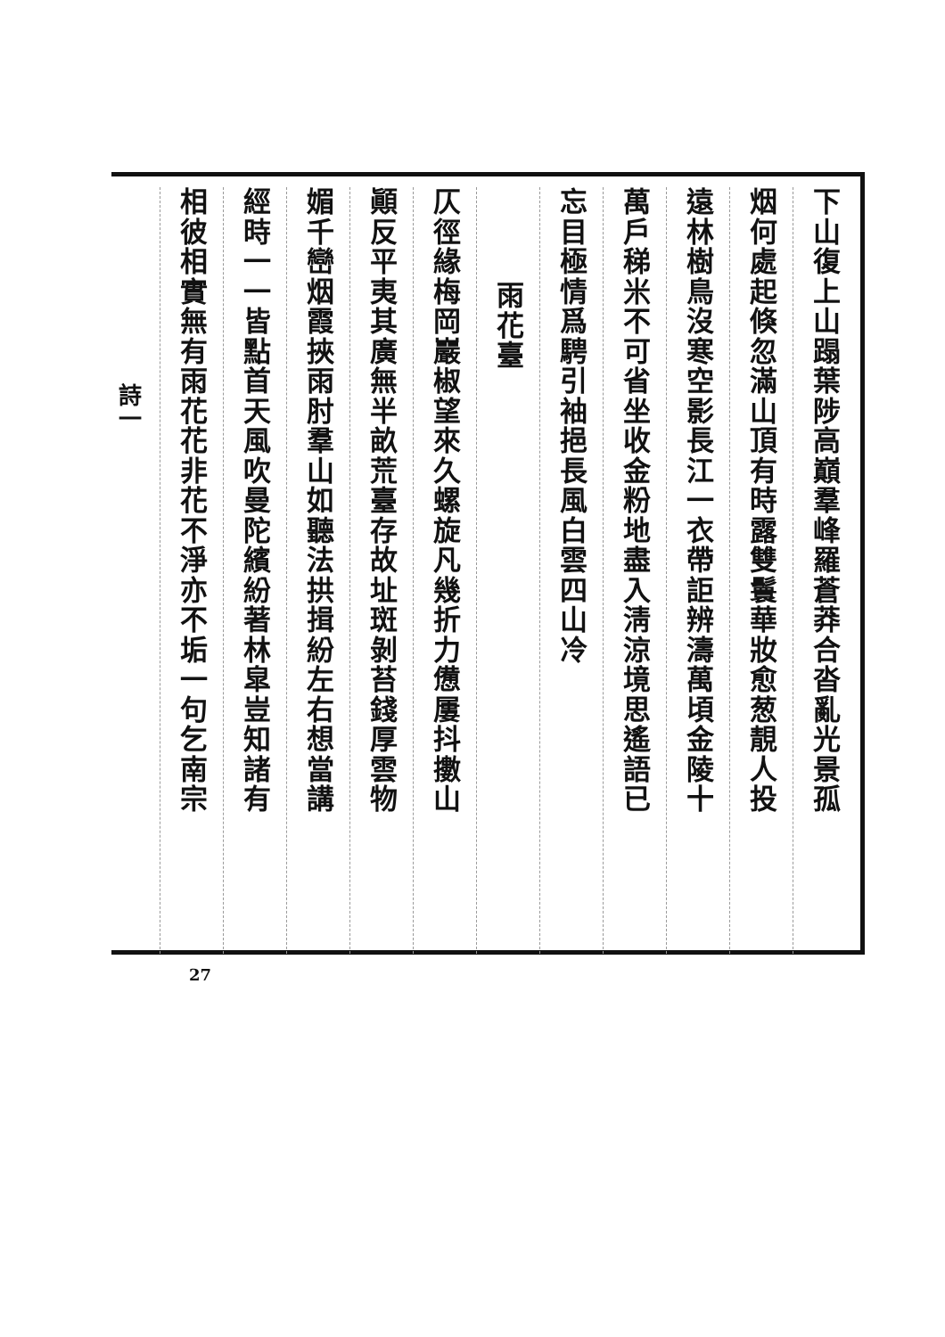下山復上山蹋葉陟高巔羣峰羅蒼莽合沓亂光景孤
烟何處起倏忽滿山頂有時露雙鬟華妝愈葱靚人投
遠林樹鳥沒寒空影長江一衣帶詎辨濤萬頃金陵十
萬戶稊米不可省坐收金粉地盡入淸涼境思遙語已
忘目極情爲騁引袖挹長風白雲四山冷
雨花臺
仄徑緣梅岡巖椒望來久螺旋凡幾折力憊屢抖擻山
顚反平夷其廣無半畝荒臺存故址斑剝苔錢厚雲物
媚千巒烟霞挾雨肘羣山如聽法拱揖紛左右想當講
經時一一皆點首天風吹曼陀繽紛著林皐豈知諸有
相彼相實無有雨花花非花不淨亦不垢一句乞南宗
詩一
27